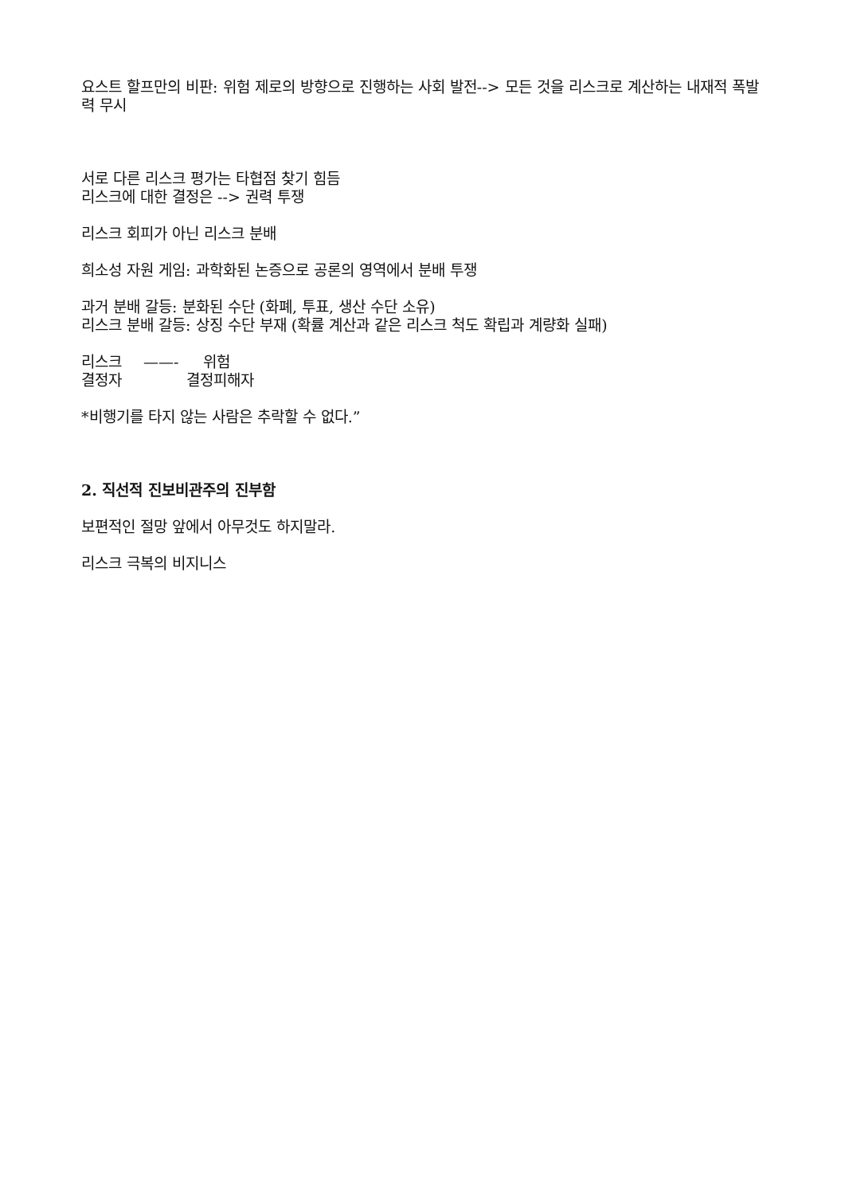요스트 할프만의 비판: 위험 제로의 방향으로 진행하는 사회 발전--> 모든 것을 리스크로 계산하는 내재적 폭발력 무시
서로 다른 리스크 평가는 타협점 찾기 힘듬
리스크에 대한 결정은 --> 권력 투쟁
리스크 회피가 아닌 리스크 분배
희소성 자원 게임: 과학화된 논증으로 공론의 영역에서 분배 투쟁
과거 분배 갈등: 분화된 수단 (화폐, 투표, 생산 수단 소유)
리스크 분배 갈등: 상징 수단 부재 (확률 계산과 같은 리스크 척도 확립과 계량화 실패)
리스크 ——- 위험
결정자 결정피해자
*비행기를 타지 않는 사람은 추락할 수 없다.”
2. 직선적 진보비관주의 진부함
보편적인 절망 앞에서 아무것도 하지말라.
리스크 극복의 비지니스